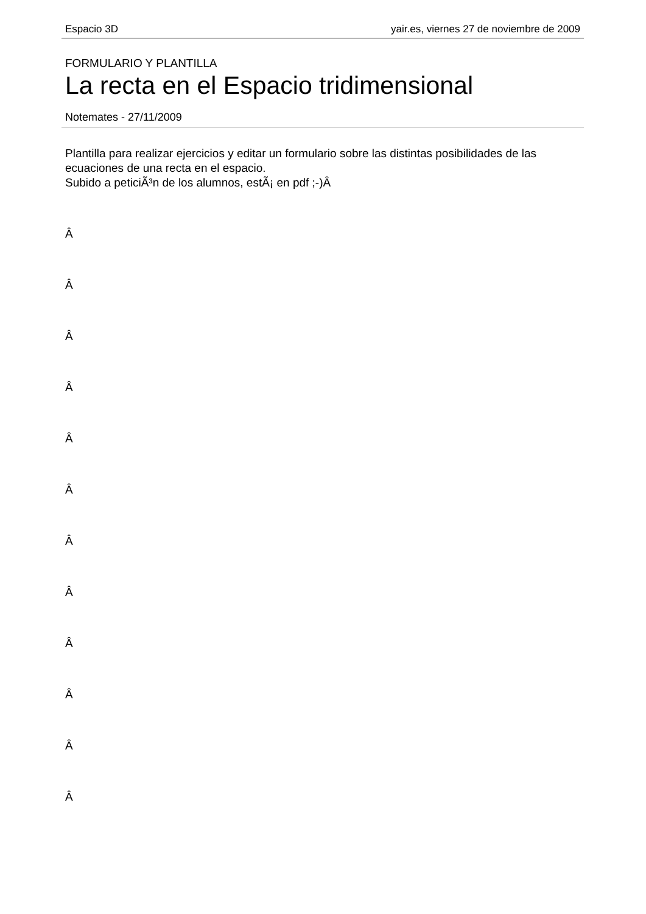Espacio 3D yair.es, viernes 27 de noviembre de 2009
FORMULARIO Y PLANTILLA
La recta en el Espacio tridimensional
Notemates - 27/11/2009
Plantilla para realizar ejercicios y editar un formulario sobre las distintas posibilidades de las ecuaciones de una recta en el espacio.
Subido a peticiÃ³n de los alumnos, estÃ¡ en pdf ;-)Â
Â
Â
Â
Â
Â
Â
Â
Â
Â
Â
Â
Â